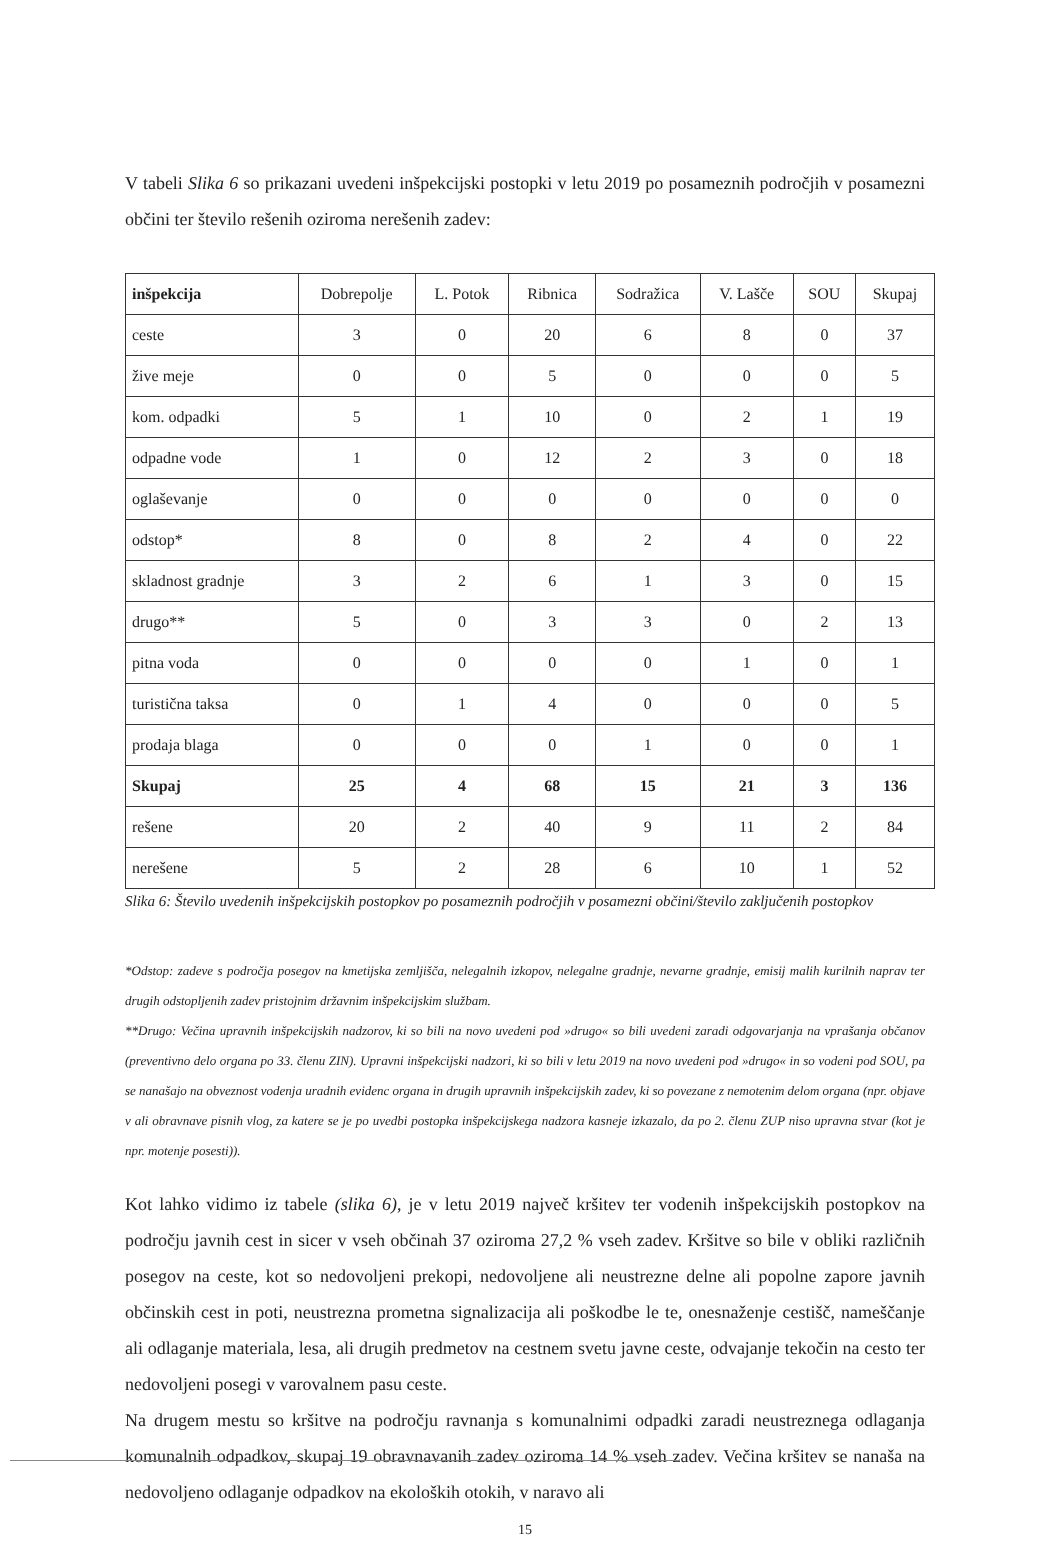V tabeli Slika 6 so prikazani uvedeni inšpekcijski postopki v letu 2019 po posameznih področjih v posamezni občini ter število rešenih oziroma nerešenih zadev:
| inšpekcija | Dobrepolje | L. Potok | Ribnica | Sodražica | V. Lašče | SOU | Skupaj |
| --- | --- | --- | --- | --- | --- | --- | --- |
| ceste | 3 | 0 | 20 | 6 | 8 | 0 | 37 |
| žive meje | 0 | 0 | 5 | 0 | 0 | 0 | 5 |
| kom. odpadki | 5 | 1 | 10 | 0 | 2 | 1 | 19 |
| odpadne vode | 1 | 0 | 12 | 2 | 3 | 0 | 18 |
| oglaševanje | 0 | 0 | 0 | 0 | 0 | 0 | 0 |
| odstop* | 8 | 0 | 8 | 2 | 4 | 0 | 22 |
| skladnost gradnje | 3 | 2 | 6 | 1 | 3 | 0 | 15 |
| drugo** | 5 | 0 | 3 | 3 | 0 | 2 | 13 |
| pitna voda | 0 | 0 | 0 | 0 | 1 | 0 | 1 |
| turistična taksa | 0 | 1 | 4 | 0 | 0 | 0 | 5 |
| prodaja blaga | 0 | 0 | 0 | 1 | 0 | 0 | 1 |
| Skupaj | 25 | 4 | 68 | 15 | 21 | 3 | 136 |
| rešene | 20 | 2 | 40 | 9 | 11 | 2 | 84 |
| nerešene | 5 | 2 | 28 | 6 | 10 | 1 | 52 |
Slika 6: Število uvedenih inšpekcijskih postopkov po posameznih področjih v posamezni občini/število zaključenih postopkov
*Odstop: zadeve s področja posegov na kmetijska zemljišča, nelegalnih izkopov, nelegalne gradnje, nevarne gradnje, emisij malih kurilnih naprav ter drugih odstopljenih zadev pristojnim državnim inšpekcijskim službam.
**Drugo: Večina upravnih inšpekcijskih nadzorov, ki so bili na novo uvedeni pod »drugo« so bili uvedeni zaradi odgovarjanja na vprašanja občanov (preventivno delo organa po 33. členu ZIN). Upravni inšpekcijski nadzori, ki so bili v letu 2019 na novo uvedeni pod »drugo« in so vodeni pod SOU, pa se nanašajo na obveznost vodenja uradnih evidenc organa in drugih upravnih inšpekcijskih zadev, ki so povezane z nemotenim delom organa (npr. objave v ali obravnave pisnih vlog, za katere se je po uvedbi postopka inšpekcijskega nadzora kasneje izkazalo, da po 2. členu ZUP niso upravna stvar (kot je npr. motenje posesti)).
Kot lahko vidimo iz tabele (slika 6), je v letu 2019 največ kršitev ter vodenih inšpekcijskih postopkov na področju javnih cest in sicer v vseh občinah 37 oziroma 27,2 % vseh zadev. Kršitve so bile v obliki različnih posegov na ceste, kot so nedovoljeni prekopi, nedovoljene ali neustrezne delne ali popolne zapore javnih občinskih cest in poti, neustrezna prometna signalizacija ali poškodbe le te, onesnaženje cestišč, nameščanje ali odlaganje materiala, lesa, ali drugih predmetov na cestnem svetu javne ceste, odvajanje tekočin na cesto ter nedovoljeni posegi v varovalnem pasu ceste.
Na drugem mestu so kršitve na področju ravnanja s komunalnimi odpadki zaradi neustreznega odlaganja komunalnih odpadkov, skupaj 19 obravnavanih zadev oziroma 14 % vseh zadev. Večina kršitev se nanaša na nedovoljeno odlaganje odpadkov na ekoloških otokih, v naravo ali
15